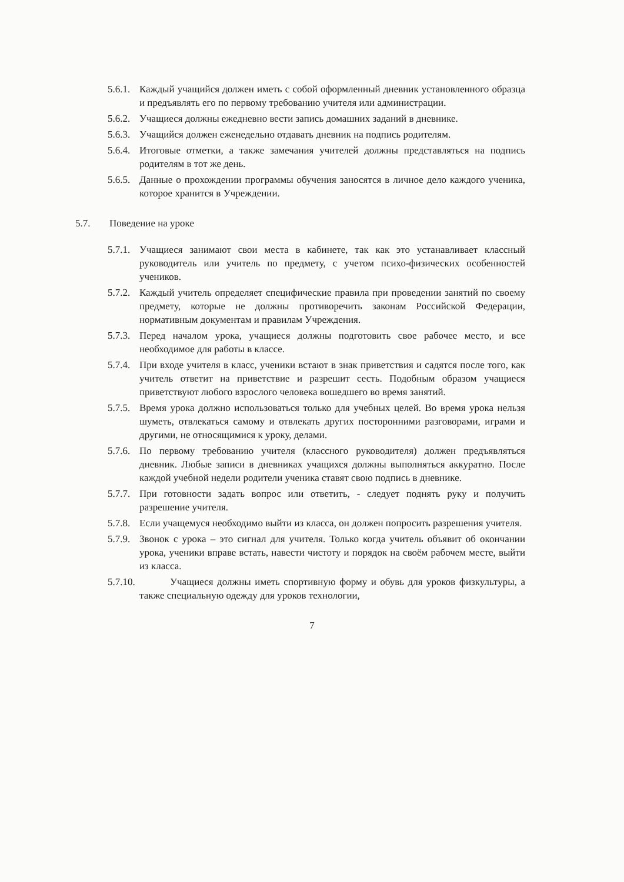5.6.1.
Каждый учащийся должен иметь с собой оформленный дневник установленного образца и предъявлять его по первому требованию учителя или администрации.
5.6.2.
Учащиеся должны ежедневно вести запись домашних заданий в дневнике.
5.6.3.
Учащийся должен еженедельно отдавать дневник на подпись родителям.
5.6.4.
Итоговые отметки, а также замечания учителей должны представляться на подпись родителям в тот же день.
5.6.5.
Данные о прохождении программы обучения заносятся в личное дело каждого ученика, которое хранится в Учреждении.
5.7. Поведение на уроке
5.7.1.
Учащиеся занимают свои места в кабинете, так как это устанавливает классный руководитель или учитель по предмету, с учетом психо-физических особенностей учеников.
5.7.2.
Каждый учитель определяет специфические правила при проведении занятий по своему предмету, которые не должны противоречить законам Российской Федерации, нормативным документам и правилам Учреждения.
5.7.3.
Перед началом урока, учащиеся должны подготовить свое рабочее место, и все необходимое для работы в классе.
5.7.4.
При входе учителя в класс, ученики встают в знак приветствия и садятся после того, как учитель ответит на приветствие и разрешит сесть. Подобным образом учащиеся приветствуют любого взрослого человека вошедшего во время занятий.
5.7.5.
Время урока должно использоваться только для учебных целей. Во время урока нельзя шуметь, отвлекаться самому и отвлекать других посторонними разговорами, играми и другими, не относящимися к уроку, делами.
5.7.6.
По первому требованию учителя (классного руководителя) должен предъявляться дневник. Любые записи в дневниках учащихся должны выполняться аккуратно. После каждой учебной недели родители ученика ставят свою подпись в дневнике.
5.7.7.
При готовности задать вопрос или ответить, - следует поднять руку и получить разрешение учителя.
5.7.8.
Если учащемуся необходимо выйти из класса, он должен попросить разрешения учителя.
5.7.9.
Звонок с урока – это сигнал для учителя. Только когда учитель объявит об окончании урока, ученики вправе встать, навести чистоту и порядок на своём рабочем месте, выйти из класса.
5.7.10.
Учащиеся должны иметь спортивную форму и обувь для уроков физкультуры, а также специальную одежду для уроков технологии,
7